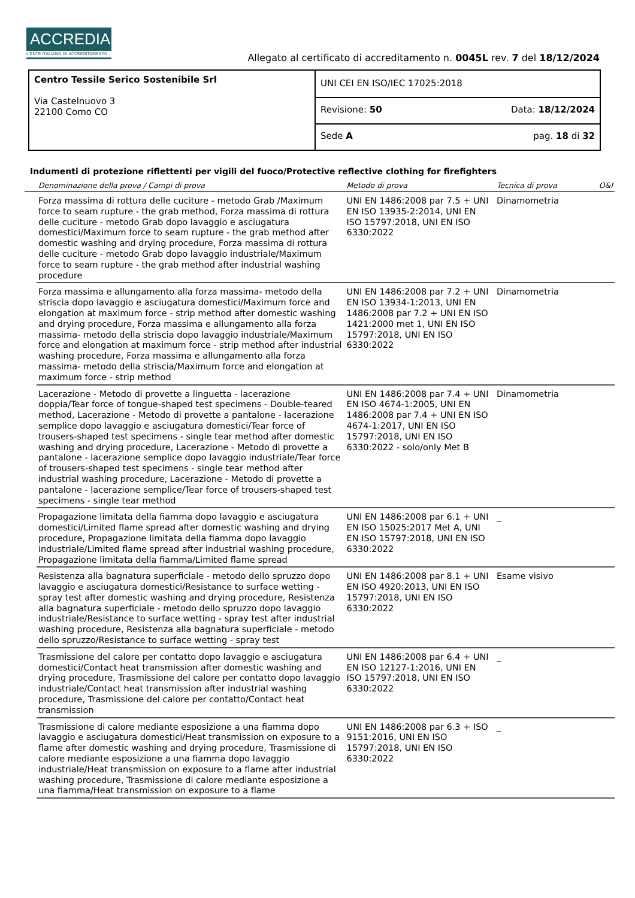ACCREDIA
L'ENTE ITALIANO DI ACCREDITAMENTO
Allegato al certificato di accreditamento n. 0045L rev. 7 del 18/12/2024
| Centro Tessile Serico Sostenibile Srl Via Castelnuovo 3 22100 Como CO | UNI CEI EN ISO/IEC 17025:2018 | |
| | Revisione: 50 | Data: 18/12/2024 |
| | Sede A | pag. 18 di 32 |
Indumenti di protezione riflettenti per vigili del fuoco/Protective reflective clothing for firefighters
| | Denominazione della prova / Campi di prova | Metodo di prova | Tecnica di prova | O&I |
| --- | --- | --- | --- | --- |
| | Forza massima di rottura delle cuciture - metodo Grab /Maximum force to seam rupture - the grab method, Forza massima di rottura delle cuciture - metodo Grab dopo lavaggio e asciugatura domestici/Maximum force to seam rupture - the grab method after domestic washing and drying procedure, Forza massima di rottura delle cuciture - metodo Grab dopo lavaggio industriale/Maximum force to seam rupture - the grab method after industrial washing procedure | UNI EN 1486:2008 par 7.5 + UNI EN ISO 13935-2:2014, UNI EN ISO 15797:2018, UNI EN ISO 6330:2022 | Dinamometria | |
| | Forza massima e allungamento alla forza massima- metodo della striscia dopo lavaggio e asciugatura domestici/Maximum force and elongation at maximum force - strip method after domestic washing and drying procedure, Forza massima e allungamento alla forza massima- metodo della striscia dopo lavaggio industriale/Maximum force and elongation at maximum force - strip method after industrial washing procedure, Forza massima e allungamento alla forza massima- metodo della striscia/Maximum force and elongation at maximum force - strip method | UNI EN 1486:2008 par 7.2 + UNI EN ISO 13934-1:2013, UNI EN 1486:2008 par 7.2 + UNI EN ISO 1421:2000 met 1, UNI EN ISO 15797:2018, UNI EN ISO 6330:2022 | Dinamometria | |
| | Lacerazione - Metodo di provette a linguetta - lacerazione doppia/Tear force of tongue-shaped test specimens - Double-teared method, Lacerazione - Metodo di provette a pantalone - lacerazione semplice dopo lavaggio e asciugatura domestici/Tear force of trousers-shaped test specimens - single tear method after domestic washing and drying procedure, Lacerazione - Metodo di provette a pantalone - lacerazione semplice dopo lavaggio industriale/Tear force of trousers-shaped test specimens - single tear method after industrial washing procedure, Lacerazione - Metodo di provette a pantalone - lacerazione semplice/Tear force of trousers-shaped test specimens - single tear method | UNI EN 1486:2008 par 7.4 + UNI EN ISO 4674-1:2005, UNI EN 1486:2008 par 7.4 + UNI EN ISO 4674-1:2017, UNI EN ISO 15797:2018, UNI EN ISO 6330:2022 - solo/only Met B | Dinamometria | |
| | Propagazione limitata della fiamma dopo lavaggio e asciugatura domestici/Limited flame spread after domestic washing and drying procedure, Propagazione limitata della fiamma dopo lavaggio industriale/Limited flame spread after industrial washing procedure, Propagazione limitata della fiamma/Limited flame spread | UNI EN 1486:2008 par 6.1 + UNI EN ISO 15025:2017 Met A, UNI EN ISO 15797:2018, UNI EN ISO 6330:2022 | _ | |
| | Resistenza alla bagnatura superficiale - metodo dello spruzzo dopo lavaggio e asciugatura domestici/Resistance to surface wetting - spray test after domestic washing and drying procedure, Resistenza alla bagnatura superficiale - metodo dello spruzzo dopo lavaggio industriale/Resistance to surface wetting - spray test after industrial washing procedure, Resistenza alla bagnatura superficiale - metodo dello spruzzo/Resistance to surface wetting - spray test | UNI EN 1486:2008 par 8.1 + UNI EN ISO 4920:2013, UNI EN ISO 15797:2018, UNI EN ISO 6330:2022 | Esame visivo | |
| | Trasmissione del calore per contatto dopo lavaggio e asciugatura domestici/Contact heat transmission after domestic washing and drying procedure, Trasmissione del calore per contatto dopo lavaggio industriale/Contact heat transmission after industrial washing procedure, Trasmissione del calore per contatto/Contact heat transmission | UNI EN 1486:2008 par 6.4 + UNI EN ISO 12127-1:2016, UNI EN ISO 15797:2018, UNI EN ISO 6330:2022 | _ | |
| | Trasmissione di calore mediante esposizione a una fiamma dopo lavaggio e asciugatura domestici/Heat transmission on exposure to a flame after domestic washing and drying procedure, Trasmissione di calore mediante esposizione a una fiamma dopo lavaggio industriale/Heat transmission on exposure to a flame after industrial washing procedure, Trasmissione di calore mediante esposizione a una fiamma/Heat transmission on exposure to a flame | UNI EN 1486:2008 par 6.3 + ISO 9151:2016, UNI EN ISO 15797:2018, UNI EN ISO 6330:2022 | _ | |